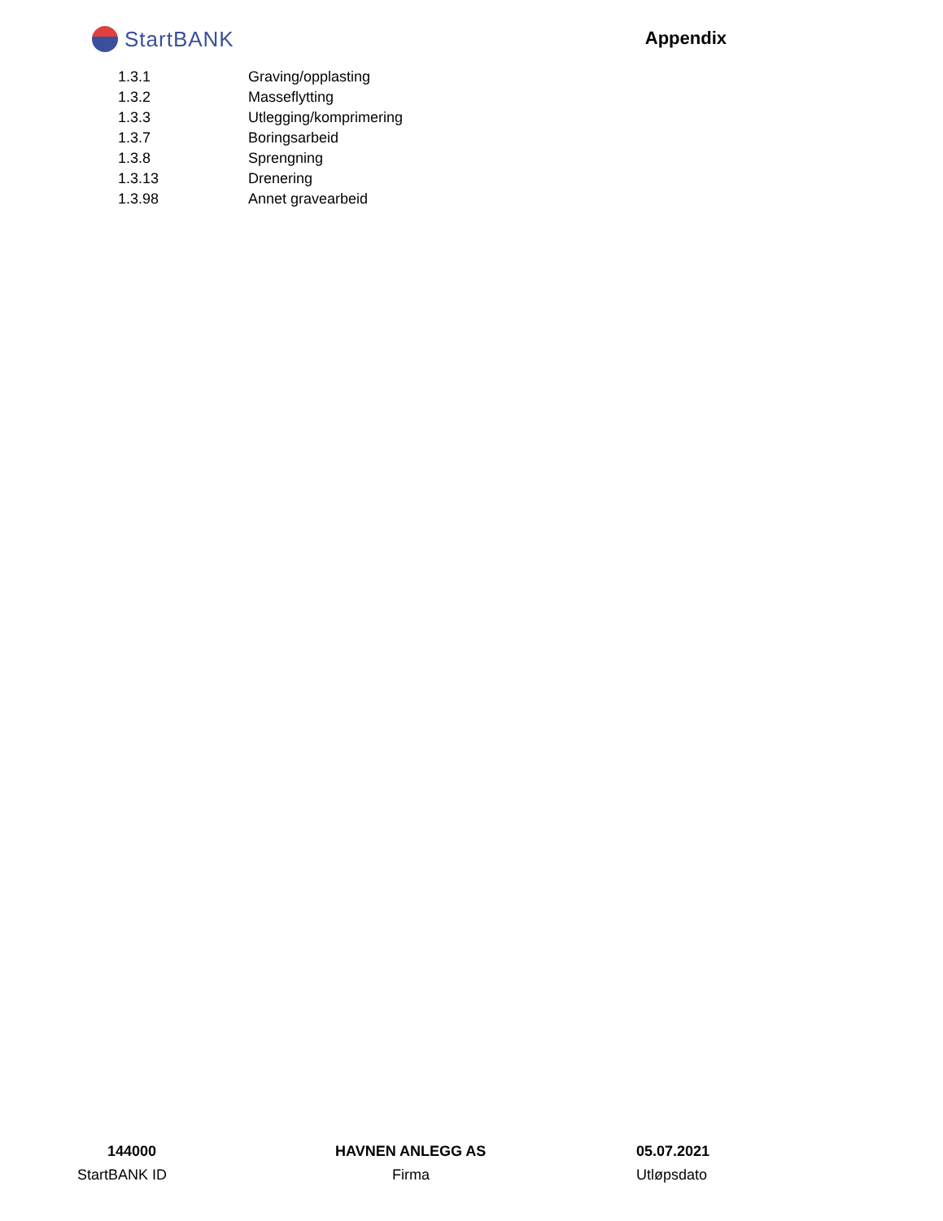StartBANK
Appendix
| 1.3.1 | Graving/opplasting |
| 1.3.2 | Masseflytting |
| 1.3.3 | Utlegging/komprimering |
| 1.3.7 | Boringsarbeid |
| 1.3.8 | Sprengning |
| 1.3.13 | Drenering |
| 1.3.98 | Annet gravearbeid |
| 144000 | HAVNEN ANLEGG AS | 05.07.2021 |
| StartBANK ID | Firma | Utløpsdato |